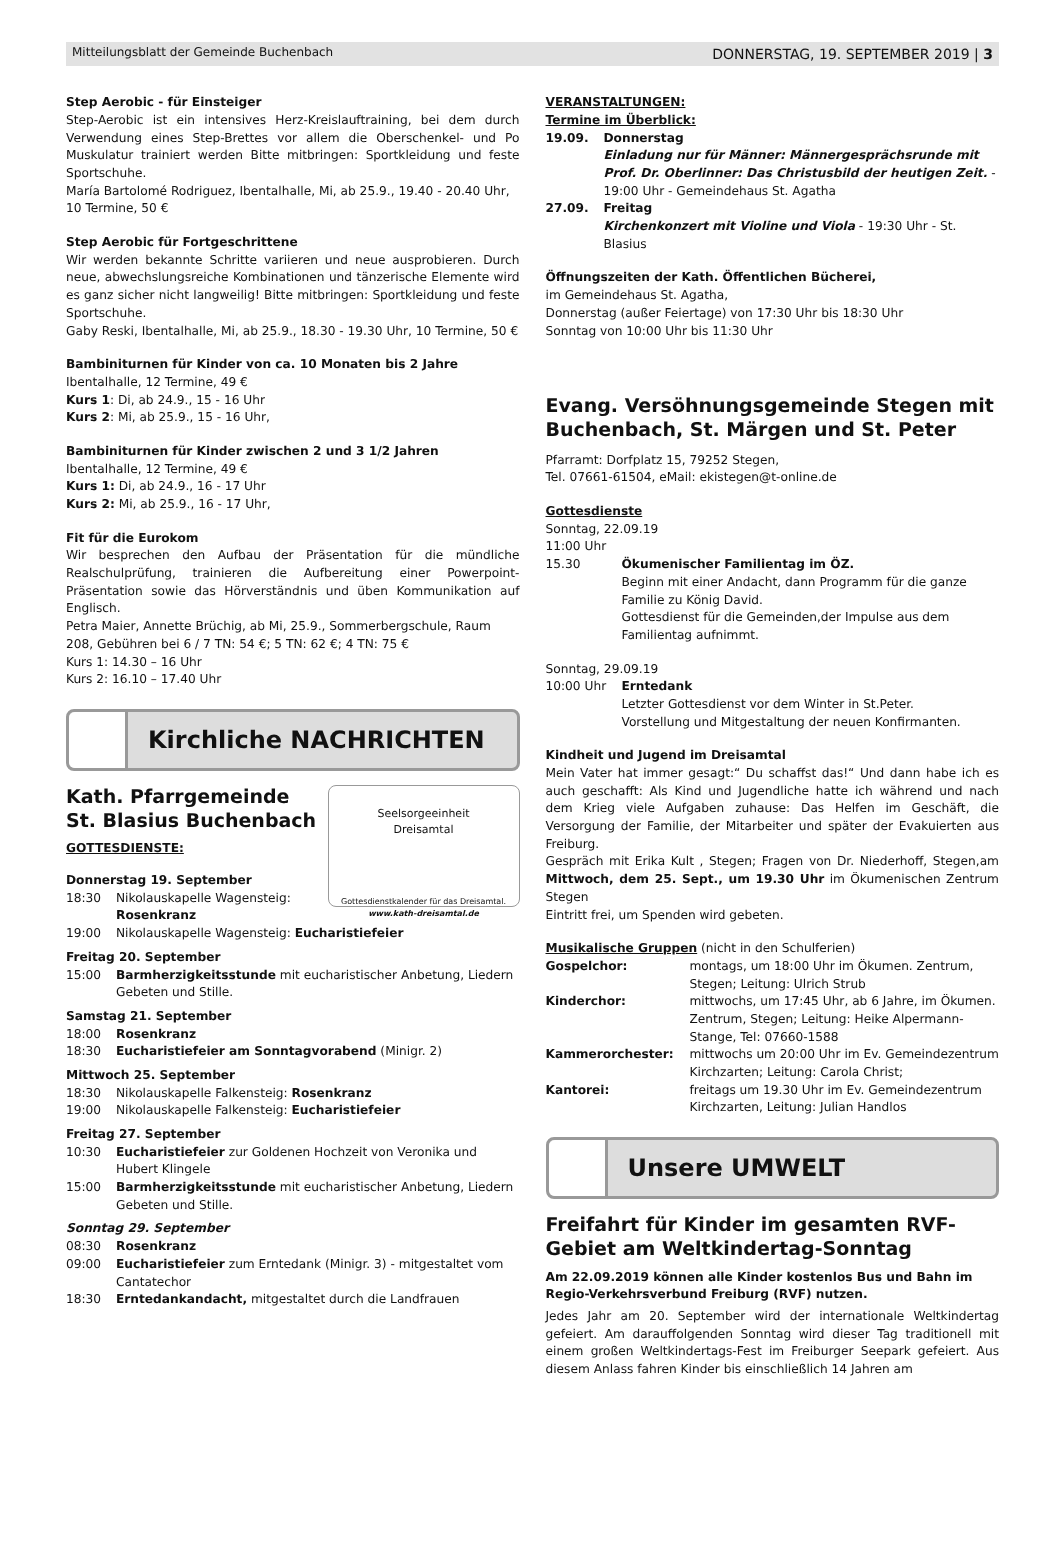Mitteilungsblatt der Gemeinde Buchenbach DONNERSTAG, 19. SEPTEMBER 2019 | 3
Step Aerobic - für Einsteiger
Step-Aerobic ist ein intensives Herz-Kreislauftraining, bei dem durch Verwendung eines Step-Brettes vor allem die Oberschenkel- und Po Muskulatur trainiert werden Bitte mitbringen: Sportkleidung und feste Sportschuhe.
María Bartolomé Rodriguez, Ibentalhalle, Mi, ab 25.9., 19.40 - 20.40 Uhr, 10 Termine, 50 €
Step Aerobic für Fortgeschrittene
Wir werden bekannte Schritte variieren und neue ausprobieren. Durch neue, abwechslungsreiche Kombinationen und tänzerische Elemente wird es ganz sicher nicht langweilig! Bitte mitbringen: Sportkleidung und feste Sportschuhe.
Gaby Reski, Ibentalhalle, Mi, ab 25.9., 18.30 - 19.30 Uhr, 10 Termine, 50 €
Bambiniturnen für Kinder von ca. 10 Monaten bis 2 Jahre
Ibentalhalle, 12 Termine, 49 €
Kurs 1: Di, ab 24.9., 15 - 16 Uhr
Kurs 2: Mi, ab 25.9., 15 - 16 Uhr,
Bambiniturnen für Kinder zwischen 2 und 3 1/2 Jahren
Ibentalhalle, 12 Termine, 49 €
Kurs 1: Di, ab 24.9., 16 - 17 Uhr
Kurs 2: Mi, ab 25.9., 16 - 17 Uhr,
Fit für die Eurokom
Wir besprechen den Aufbau der Präsentation für die mündliche Realschulprüfung, trainieren die Aufbereitung einer Powerpoint-Präsentation sowie das Hörverständnis und üben Kommunikation auf Englisch.
Petra Maier, Annette Brüchig, ab Mi, 25.9., Sommerbergschule, Raum 208, Gebühren bei 6 / 7 TN: 54 €; 5 TN: 62 €; 4 TN: 75 €
Kurs 1: 14.30 – 16 Uhr
Kurs 2: 16.10 – 17.40 Uhr
Kirchliche NACHRICHTEN
Seelsorgeeinheit
Dreisamtal
Gottesdienstkalender für das Dreisamtal.
www.kath-dreisamtal.de
Kath. Pfarrgemeinde
St. Blasius Buchenbach
GOTTESDIENSTE:
Donnerstag 19. September
18:30 Nikolauskapelle Wagensteig:
Rosenkranz
19:00 Nikolauskapelle Wagensteig: Eucharistiefeier
Freitag 20. September
15:00 Barmherzigkeitsstunde mit eucharistischer Anbetung, Liedern Gebeten und Stille.
Samstag 21. September
18:00 Rosenkranz
18:30 Eucharistiefeier am Sonntagvorabend (Minigr. 2)
Mittwoch 25. September
18:30 Nikolauskapelle Falkensteig: Rosenkranz
19:00 Nikolauskapelle Falkensteig: Eucharistiefeier
Freitag 27. September
10:30 Eucharistiefeier zur Goldenen Hochzeit von Veronika und Hubert Klingele
15:00 Barmherzigkeitsstunde mit eucharistischer Anbetung, Liedern Gebeten und Stille.
Sonntag 29. September
08:30 Rosenkranz
09:00 Eucharistiefeier zum Erntedank (Minigr. 3) - mitgestaltet vom Cantatechor
18:30 Erntedankandacht, mitgestaltet durch die Landfrauen
VERANSTALTUNGEN:
Termine im Überblick:
19.09. Donnerstag
Einladung nur für Männer: Männergesprächsrunde mit Prof. Dr. Oberlinner: Das Christusbild der heutigen Zeit. - 19:00 Uhr - Gemeindehaus St. Agatha
27.09. Freitag
Kirchenkonzert mit Violine und Viola - 19:30 Uhr - St. Blasius
Öffnungszeiten der Kath. Öffentlichen Bücherei,
im Gemeindehaus St. Agatha,
Donnerstag (außer Feiertage) von 17:30 Uhr bis 18:30 Uhr
Sonntag von 10:00 Uhr bis 11:30 Uhr
Evang. Versöhnungsgemeinde Stegen mit Buchenbach, St. Märgen und St. Peter
Pfarramt: Dorfplatz 15, 79252 Stegen,
Tel. 07661-61504, eMail: ekistegen@t-online.de
Gottesdienste
Sonntag, 22.09.19
11:00 Uhr
15.30 Ökumenischer Familientag im ÖZ.
Beginn mit einer Andacht, dann Programm für die ganze Familie zu König David.
Gottesdienst für die Gemeinden,der Impulse aus dem Familientag aufnimmt.
Sonntag, 29.09.19
10:00 Uhr Erntedank
Letzter Gottesdienst vor dem Winter in St.Peter.
Vorstellung und Mitgestaltung der neuen Konfirmanten.
Kindheit und Jugend im Dreisamtal
Mein Vater hat immer gesagt:“ Du schaffst das!“ Und dann habe ich es auch geschafft: Als Kind und Jugendliche hatte ich während und nach dem Krieg viele Aufgaben zuhause: Das Helfen im Geschäft, die Versorgung der Familie, der Mitarbeiter und später der Evakuierten aus Freiburg.
Gespräch mit Erika Kult , Stegen; Fragen von Dr. Niederhoff, Stegen,am Mittwoch, dem 25. Sept., um 19.30 Uhr im Ökumenischen Zentrum Stegen
Eintritt frei, um Spenden wird gebeten.
Musikalische Gruppen (nicht in den Schulferien)
Gospelchor: montags, um 18:00 Uhr im Ökumen. Zentrum, Stegen; Leitung: Ulrich Strub
Kinderchor: mittwochs, um 17:45 Uhr, ab 6 Jahre, im Ökumen. Zentrum, Stegen; Leitung: Heike Alpermann-Stange, Tel: 07660-1588
Kammerorchester: mittwochs um 20:00 Uhr im Ev. Gemeindezentrum Kirchzarten; Leitung: Carola Christ;
Kantorei: freitags um 19.30 Uhr im Ev. Gemeindezentrum Kirchzarten, Leitung: Julian Handlos
Unsere UMWELT
Freifahrt für Kinder im gesamten RVF-Gebiet am Weltkindertag-Sonntag
Am 22.09.2019 können alle Kinder kostenlos Bus und Bahn im Regio-Verkehrsverbund Freiburg (RVF) nutzen.
Jedes Jahr am 20. September wird der internationale Weltkindertag gefeiert. Am darauffolgenden Sonntag wird dieser Tag traditionell mit einem großen Weltkindertags-Fest im Freiburger Seepark gefeiert. Aus diesem Anlass fahren Kinder bis einschließlich 14 Jahren am